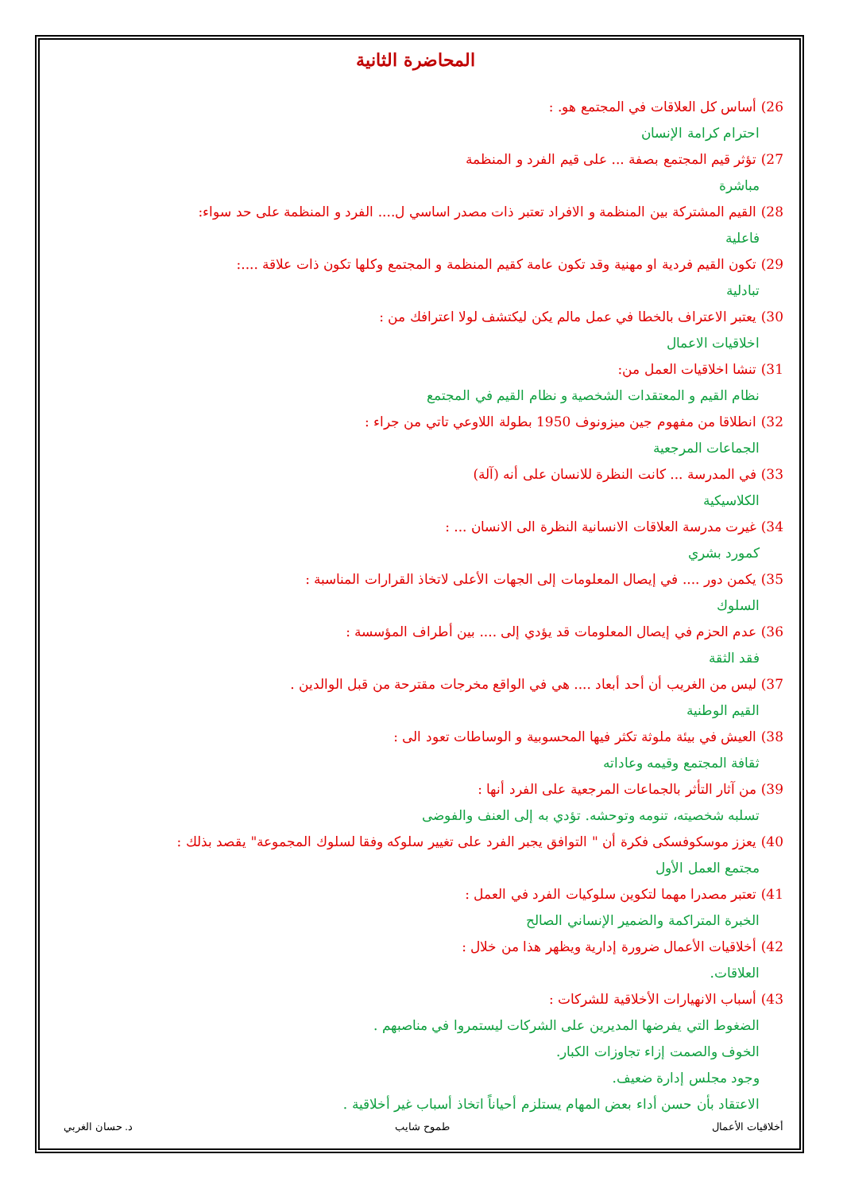المحاضرة الثانية
26) أساس كل العلاقات في المجتمع هو. :
احترام كرامة الإنسان
27) تؤثر قيم المجتمع بصفة ... على قيم الفرد و المنظمة
مباشرة
28) القيم المشتركة بين المنظمة و الافراد تعتبر ذات مصدر اساسي ل.... الفرد و المنظمة على حد سواء:
فاعلية
29) تكون القيم فردية او مهنية وقد تكون عامة كقيم المنظمة و المجتمع وكلها تكون ذات علاقة ....:
تبادلية
30) يعتبر الاعتراف بالخطا في عمل مالم يكن ليكتشف لولا اعترافك من :
اخلاقيات الاعمال
31) تنشا اخلاقيات العمل من:
نظام القيم و المعتقدات الشخصية و نظام القيم في المجتمع
32) انطلاقا من مفهوم جين ميزونوف 1950 بطولة اللاوعي تاتي من جراء :
الجماعات المرجعية
33) في المدرسة ... كانت النظرة للانسان على أنه (آلة)
الكلاسيكية
34) غيرت مدرسة العلاقات الانسانية النظرة الى الانسان ... :
كمورد بشري
35) يكمن دور .... في إيصال المعلومات إلى الجهات الأعلى لاتخاذ القرارات المناسبة :
السلوك
36) عدم الحزم في إيصال المعلومات قد يؤدي إلى .... بين أطراف المؤسسة :
فقد الثقة
37) ليس من الغريب أن أحد أبعاد .... هي في الواقع مخرجات مقترحة من قبل الوالدين .
القيم الوطنية
38) العيش في بيئة ملوثة تكثر فيها المحسوبية و الوساطات تعود الى :
ثقافة المجتمع وقيمه وعاداته
39) من آثار التأثر بالجماعات المرجعية على الفرد أنها :
تسلبه شخصيته، تنومه وتوحشه. تؤدي به إلى العنف والفوضى
40) يعزز موسكوفسكى فكرة أن " التوافق يجبر الفرد على تغيير سلوكه وفقا لسلوك المجموعة" يقصد بذلك :
مجتمع العمل الأول
41) تعتبر مصدرا مهما لتكوين سلوكيات الفرد في العمل :
الخبرة المتراكمة والضمير الإنساني الصالح
42) أخلاقيات الأعمال ضرورة إدارية ويظهر هذا من خلال :
العلاقات.
43) أسباب الانهيارات الأخلاقية للشركات :
الضغوط التي يفرضها المديرين على الشركات ليستمروا في مناصبهم .
الخوف والصمت إزاء تجاوزات الكبار.
وجود مجلس إدارة ضعيف.
الاعتقاد بأن حسن أداء بعض المهام يستلزم أحياناً اتخاذ أسباب غير أخلاقية .
أخلاقيات الأعمال طموح شايب د. حسان الغربي